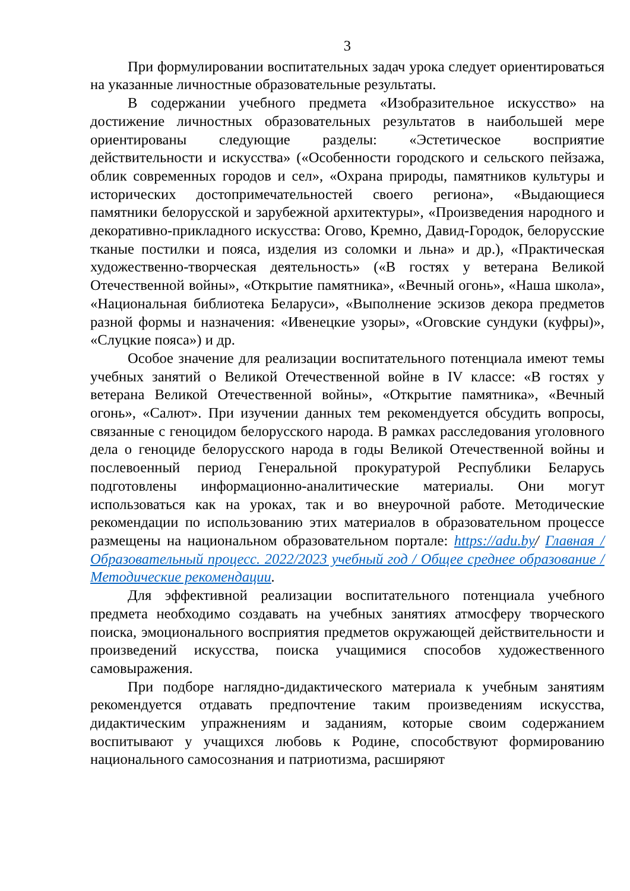3
При формулировании воспитательных задач урока следует ориентироваться на указанные личностные образовательные результаты.
В содержании учебного предмета «Изобразительное искусство» на достижение личностных образовательных результатов в наибольшей мере ориентированы следующие разделы: «Эстетическое восприятие действительности и искусства» («Особенности городского и сельского пейзажа, облик современных городов и сел», «Охрана природы, памятников культуры и исторических достопримечательностей своего региона», «Выдающиеся памятники белорусской и зарубежной архитектуры», «Произведения народного и декоративно-прикладного искусства: Огово, Кремно, Давид-Городок, белорусские тканые постилки и пояса, изделия из соломки и льна» и др.), «Практическая художественно-творческая деятельность» («В гостях у ветерана Великой Отечественной войны», «Открытие памятника», «Вечный огонь», «Наша школа», «Национальная библиотека Беларуси», «Выполнение эскизов декора предметов разной формы и назначения: «Ивенецкие узоры», «Оговские сундуки (куфры)», «Слуцкие пояса») и др.
Особое значение для реализации воспитательного потенциала имеют темы учебных занятий о Великой Отечественной войне в IV классе: «В гостях у ветерана Великой Отечественной войны», «Открытие памятника», «Вечный огонь», «Салют». При изучении данных тем рекомендуется обсудить вопросы, связанные с геноцидом белорусского народа. В рамках расследования уголовного дела о геноциде белорусского народа в годы Великой Отечественной войны и послевоенный период Генеральной прокуратурой Республики Беларусь подготовлены информационно-аналитические материалы. Они могут использоваться как на уроках, так и во внеурочной работе. Методические рекомендации по использованию этих материалов в образовательном процессе размещены на национальном образовательном портале: https://adu.by/ Главная / Образовательный процесс. 2022/2023 учебный год / Общее среднее образование / Методические рекомендации.
Для эффективной реализации воспитательного потенциала учебного предмета необходимо создавать на учебных занятиях атмосферу творческого поиска, эмоционального восприятия предметов окружающей действительности и произведений искусства, поиска учащимися способов художественного самовыражения.
При подборе наглядно-дидактического материала к учебным занятиям рекомендуется отдавать предпочтение таким произведениям искусства, дидактическим упражнениям и заданиям, которые своим содержанием воспитывают у учащихся любовь к Родине, способствуют формированию национального самосознания и патриотизма, расширяют